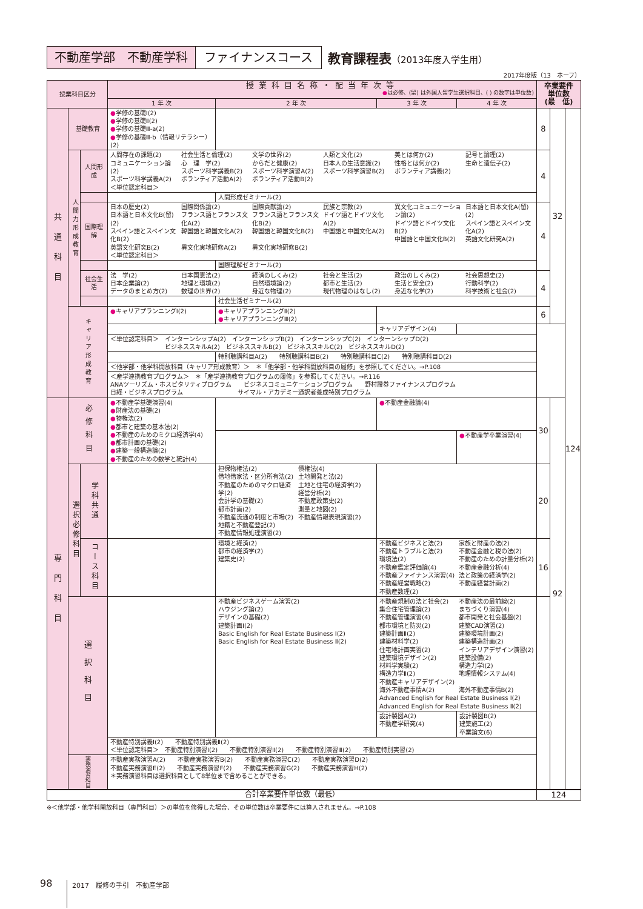不動産学部　不動産学科 ファイナンスコース
教育課程表（2013年度入学生用）
2017年度版（13　ホーフ）
| 授業科目区分 | | | 授業科目名称・配当年次等 ● は必修、(留) は外国人留学生選択科目、( ) の数字は単位数) | | | | 卒業要件 単位数 (最 低) | | |
| --- | --- | --- | --- | --- | --- | --- | --- | --- | --- |
| | | | 1 年 次 | 2 年 次 | 3 年 次 | 4 年 次 | | | |
| 共通科目 | 基礎教育 | | ● 学修の基礎Ⅰ(2) ● 学修の基礎Ⅱ(2) ● 学修の基礎Ⅲ-a(2) ● 学修の基礎Ⅲ-b（情報リテラシー）(2) | | | | 8 | 32 | 124 |
| | 人間力形成教育 | 人間形成 | 人間存在の課題(2) コミュニケーション論(2) スポーツ科学講義A(2) ＜単位認定科目＞ 社会生活と倫理(2) 心 理 学(2) スポーツ科学講義B(2) ボランティア活動A(2) 文学の世界(2) からだと健康(2) スポーツ科学演習A(2) ボランティア活動B(2) 人類と文化(2) 日本人の生活意識(2) スポーツ科学演習B(2) 美とは何か(2) 性格とは何か(2) ボランティア講義(2) 記号と論理(2) 生命と遺伝子(2) | | | | 4 | | |
| | | | | 人間形成ゼミナール(2) | | | | | |
| | | 国際理解 | 日本の歴史(2) 日本語と日本文化B(留)(2) スペイン語とスペイン文化B(2) 英語文化研究B(2) ＜単位認定科目＞ 国際関係論(2) フランス語とフランス文化A(2) 韓国語と韓国文化A(2) 異文化実地研修A(2) 国際貢献論(2) フランス語とフランス文化B(2) 韓国語と韓国文化B(2) 異文化実地研修B(2) 民族と宗教(2) ドイツ語とドイツ文化A(2) 中国語と中国文化A(2) 異文化コミュニケーション論(2) ドイツ語とドイツ文化B(2) 中国語と中国文化B(2) 日本語と日本文化A(留)(2) スペイン語とスペイン文化A(2) 英語文化研究A(2) | | | | 4 | | |
| | | | | 国際理解ゼミナール(2) | | | | | |
| | | 社会生活 | 法 学(2) 日本企業論(2) データのまとめ方(2) 日本国憲法(2) 地理と環境(2) 数理の世界(2) 経済のしくみ(2) 自然環境論(2) 身近な物理(2) 社会と生活(2) 都市と生活(2) 現代物理のはなし(2) 政治のしくみ(2) 生活と安全(2) 身近な化学(2) 社会思想史(2) 行動科学(2) 科学技術と社会(2) | | | | 4 | | |
| | | | | 社会生活ゼミナール(2) | | | | | |
| | キャリア形成教育 | | ● キャリアプランニングⅠ(2) | ● キャリアプランニングⅡ(2) ● キャリアプランニングⅢ(2) | | | 6 | | |
| | | | | | キャリアデザイン(4) | | | | |
| | | | ＜単位認定科目＞ インターンシップA(2) インターンシップB(2) インターンシップC(2) インターンシップD(2) ビジネススキルA(2) ビジネススキルB(2) ビジネススキルC(2) ビジネススキルD(2) | | | | | | |
| | | | | 特別聴講科目A(2) 特別聴講科目B(2) 特別聴講科目C(2) 特別聴講科目D(2) | | | | | |
| | | | ＜他学部・他学科開放科目（キャリア形成教育）＞ ＊「他学部・他学科開放科目の履修」を参照してください。→P.108 | | | | | | |
| | | | ＜産学連携教育プログラム＞ ＊「産学連携教育プログラムの履修」を参照してください。→P.116 ANAツーリズム・ホスピタリティプログラム ビジネスコミュニケーションプログラム 野村證券ファイナンスプログラム 日経・ビジネスプログラム サイマル・アカデミー通訳者養成特別プログラム | | | | | | |
| 専門科目 | 必修科目 | | ● 不動産学基礎演習(4) ● 財産法の基礎(2) ● 物権法(2) ● 都市と建築の基本法(2) ● 不動産のためのミクロ経済学(4) ● 都市計画の基礎(2) ● 建築一般構造論(2) ● 不動産のための数学と統計(4) | | ● 不動産金融論(4) | | 30 | 92 | |
| | | | | | | ● 不動産学卒業演習(4) | | | |
| | 選択必修科目 | 学科共通 | | 担保物権法(2) 借地借家法・区分所有法(2) 不動産のためのマクロ経済学(2) 会計学の基礎(2) 都市計画(2) 不動産流通の制度と市場(2) 地籍と不動産登記(2) 不動産情報処理演習(2) 債権法(4) 土地開発と法(2) 土地と住宅の経済学(2) 経営分析(2) 不動産政策史(2) 測量と地図(2) 不動産情報表現演習(2) | | | 20 | | |
| | | コース科目 | | 環境と経済(2) 都市の経済学(2) 建築史(2) | 不動産ビジネスと法(2) 不動産トラブルと法(2) 環境法(2) 不動産鑑定評価論(4) 不動産ファイナンス演習(4) 不動産経営戦略(2) 不動産数理(2) 家族と財産の法(2) 不動産金融と税の法(2) 不動産のための計量分析(2) 不動産金融分析(4) 法と政策の経済学(2) 不動産経営計画(2) | | 16 | | |
| | 選択科目 | | | 不動産ビジネスゲーム演習(2) ハウジング論(2) デザインの基礎(2) 建築計画Ⅰ(2) Basic English for Real Estate Business Ⅰ(2) Basic English for Real Estate Business Ⅱ(2) | 不動産規制の法と社会(2) 集合住宅管理論(2) 不動産管理演習(4) 都市環境と防災(2) 建築計画Ⅱ(2) 建築材料学(2) 住宅地計画実習(2) 建築環境デザイン(2) 材料学実験(2) 構造力学Ⅱ(2) 不動産キャリアデザイン(2) 海外不動産事情A(2) 不動産法の最前線(2) まちづくり演習(4) 都市開発と社会基盤(2) 建築CAD演習(2) 建築環境計画(2) 建築構造計画(2) インテリアデザイン演習(2) 建築設備(2) 構造力学Ⅰ(2) 地理情報システム(4) 海外不動産事情B(2) Advanced English for Real Estate Business Ⅰ(2) Advanced English for Real Estate Business Ⅱ(2) | | | | |
| | | | | | 設計製図A(2) 不動産学研究(4) | 設計製図B(2) 建築施工(2) 卒業論文(6) | | | |
| | | | 不動産特別講義Ⅰ(2) 不動産特別講義Ⅱ(2) ＜単位認定科目＞ 不動産特別演習Ⅰ(2) 不動産特別演習Ⅱ(2) 不動産特別演習Ⅲ(2) 不動産特別実習(2) | | | | | | |
| | 実務演習科目 | | 不動産実務演習A(2) 不動産実務演習B(2) 不動産実務演習C(2) 不動産実務演習D(2) 不動産実務演習E(2) 不動産実務演習F(2) 不動産実務演習G(2) 不動産実務演習H(2) ＊実務演習科目は選択科目として8単位まで含めることができる。 | | | | | | |
| 合計卒業要件単位数（最低） | | | | | | | 124 | | |
※＜他学部・他学科開放科目（専門科目）＞の単位を修得した場合、その単位数は卒業要件には算入されません。→P.108
98 2017　履修の手引　不動産学部